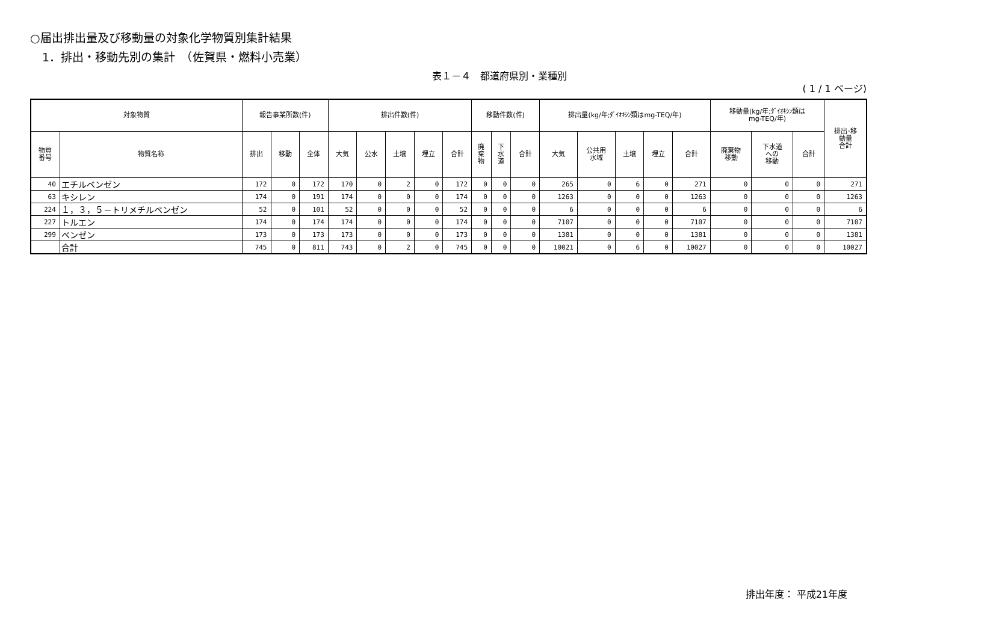○届出排出量及び移動量の対象化学物質別集計結果
1．排出・移動先別の集計　（佐賀県・燃料小売業）
表１－４　都道府県別・業種別
( 1 / 1 ページ)
| 対象物質 | | 報告事業所数(件) | | | 排出件数(件) | | | | | 移動件数(件) | | | 排出量(kg/年;ﾀﾞｲｵｷｼﾝ類はmg-TEQ/年) | | | | | 移動量(kg/年;ﾀﾞｲｵｷｼﾝ類は mg-TEQ/年) | | | 排出･移 動量 合計 |
| --- | --- | --- | --- | --- | --- | --- | --- | --- | --- | --- | --- | --- | --- | --- | --- | --- | --- | --- | --- | --- | --- |
| 物質 番号 | 物質名称 | 排出 | 移動 | 全体 | 大気 | 公水 | 土壌 | 埋立 | 合計 | 廃 棄 物 | 下 水 道 | 合計 | 大気 | 公共用 水域 | 土壌 | 埋立 | 合計 | 廃棄物 移動 | 下水道 への 移動 | 合計 | |
| 40 | エチルベンゼン | 172 | 0 | 172 | 170 | 0 | 2 | 0 | 172 | 0 | 0 | 0 | 265 | 0 | 6 | 0 | 271 | 0 | 0 | 0 | 271 |
| 63 | キシレン | 174 | 0 | 191 | 174 | 0 | 0 | 0 | 174 | 0 | 0 | 0 | 1263 | 0 | 0 | 0 | 1263 | 0 | 0 | 0 | 1263 |
| 224 | １，３，５－トリメチルベンゼン | 52 | 0 | 101 | 52 | 0 | 0 | 0 | 52 | 0 | 0 | 0 | 6 | 0 | 0 | 0 | 6 | 0 | 0 | 0 | 6 |
| 227 | トルエン | 174 | 0 | 174 | 174 | 0 | 0 | 0 | 174 | 0 | 0 | 0 | 7107 | 0 | 0 | 0 | 7107 | 0 | 0 | 0 | 7107 |
| 299 | ベンゼン | 173 | 0 | 173 | 173 | 0 | 0 | 0 | 173 | 0 | 0 | 0 | 1381 | 0 | 0 | 0 | 1381 | 0 | 0 | 0 | 1381 |
| | 合計 | 745 | 0 | 811 | 743 | 0 | 2 | 0 | 745 | 0 | 0 | 0 | 10021 | 0 | 6 | 0 | 10027 | 0 | 0 | 0 | 10027 |
排出年度： 平成21年度